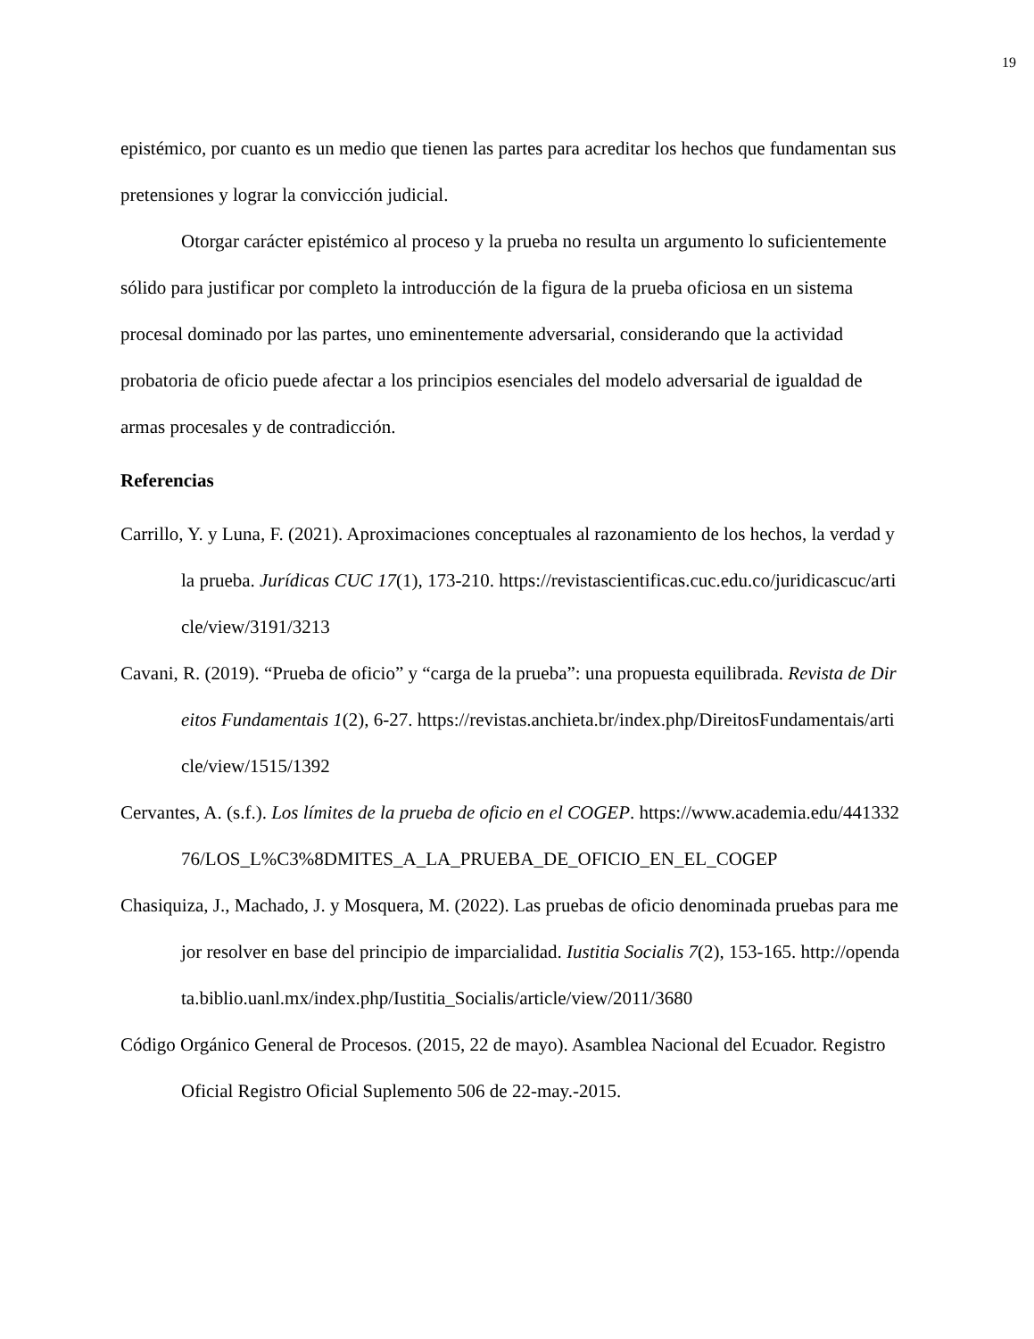19
epistémico, por cuanto es un medio que tienen las partes para acreditar los hechos que fundamentan sus pretensiones y lograr la convicción judicial.
Otorgar carácter epistémico al proceso y la prueba no resulta un argumento lo suficientemente sólido para justificar por completo la introducción de la figura de la prueba oficiosa en un sistema procesal dominado por las partes, uno eminentemente adversarial, considerando que la actividad probatoria de oficio puede afectar a los principios esenciales del modelo adversarial de igualdad de armas procesales y de contradicción.
Referencias
Carrillo, Y. y Luna, F. (2021). Aproximaciones conceptuales al razonamiento de los hechos, la verdad y la prueba. Jurídicas CUC 17(1), 173-210. https://revistascientificas.cuc.edu.co/juridicascuc/article/view/3191/3213
Cavani, R. (2019). “Prueba de oficio” y “carga de la prueba”: una propuesta equilibrada. Revista de Direitos Fundamentais 1(2), 6-27. https://revistas.anchieta.br/index.php/DireitosFundamentais/article/view/1515/1392
Cervantes, A. (s.f.). Los límites de la prueba de oficio en el COGEP. https://www.academia.edu/44133276/LOS_L%C3%8DMITES_A_LA_PRUEBA_DE_OFICIO_EN_EL_COGEP
Chasiquiza, J., Machado, J. y Mosquera, M. (2022). Las pruebas de oficio denominada pruebas para mejor resolver en base del principio de imparcialidad. Iustitia Socialis 7(2), 153-165. http://opendata.biblio.uanl.mx/index.php/Iustitia_Socialis/article/view/2011/3680
Código Orgánico General de Procesos. (2015, 22 de mayo). Asamblea Nacional del Ecuador. Registro Oficial Registro Oficial Suplemento 506 de 22-may.-2015.